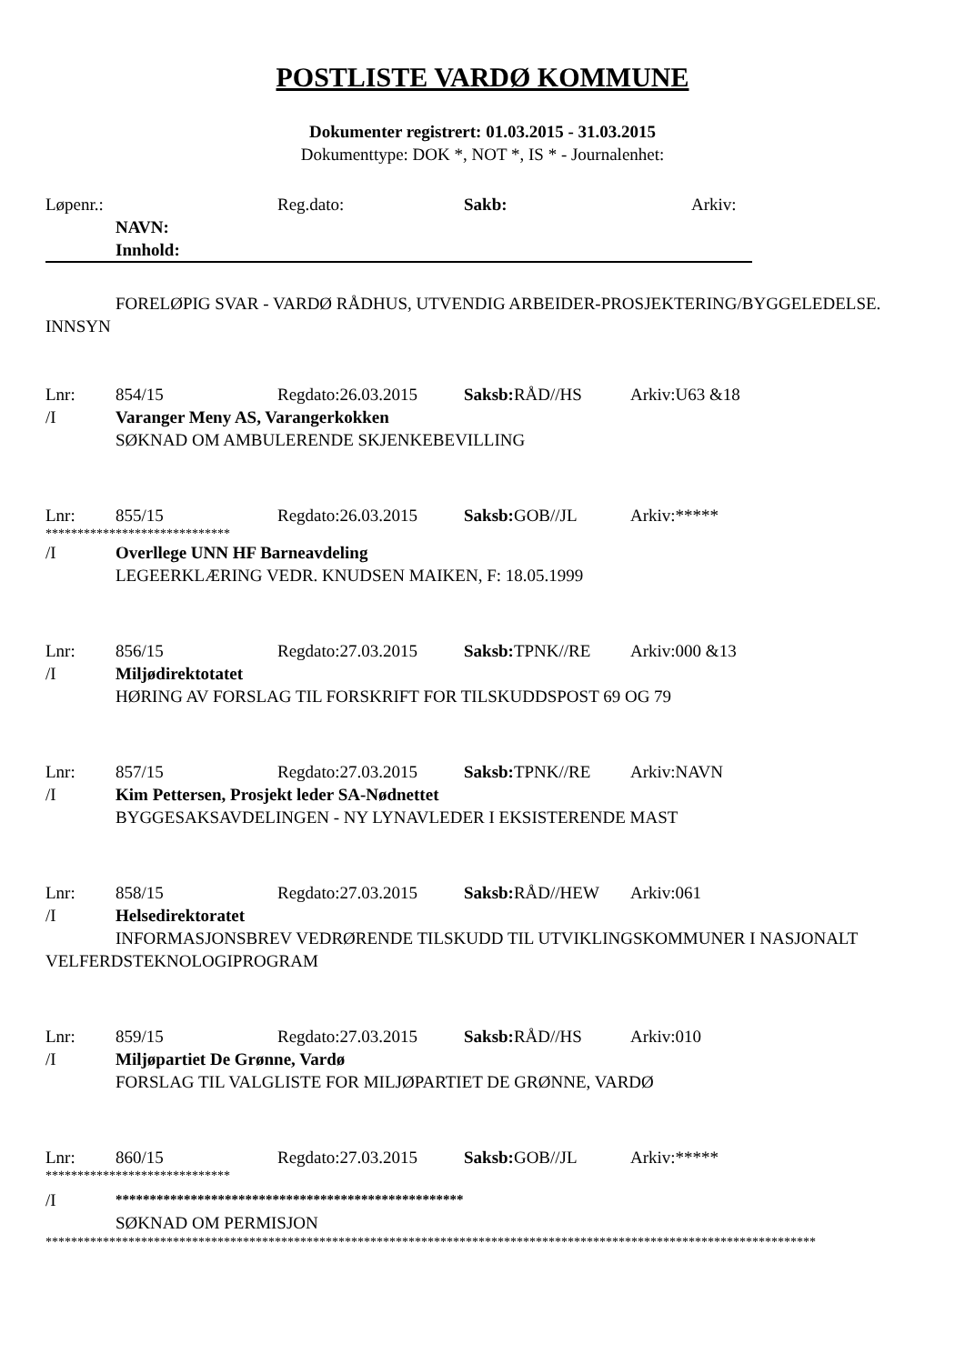POSTLISTE VARDØ KOMMUNE
Dokumenter registrert: 01.03.2015 - 31.03.2015
Dokumenttype: DOK *, NOT *, IS * - Journalenhet:
Løpenr.: Reg.dato: Sakb: Arkiv:
NAVN:
Innhold:
FORELØPIG SVAR - VARDØ RÅDHUS, UTVENDIG ARBEIDER-PROSJEKTERING/BYGGELEDELSE. INNSYN
Lnr: 854/15 Regdato:26.03.2015 Saksb: RÅD//HS Arkiv:U63 &18
/I Varanger Meny AS, Varangerkokken
SØKNAD OM AMBULERENDE SKJENKEBEVILLING
Lnr: 855/15 Regdato:26.03.2015 Saksb: GOB//JL Arkiv:*****
*****************************
/I Overllege UNN HF Barneavdeling
LEGEERKLÆRING VEDR. KNUDSEN MAIKEN, F: 18.05.1999
Lnr: 856/15 Regdato:27.03.2015 Saksb: TPNK//RE Arkiv:000 &13
/I Miljødirektotatet
HØRING AV FORSLAG TIL FORSKRIFT FOR TILSKUDDSPOST 69 OG 79
Lnr: 857/15 Regdato:27.03.2015 Saksb: TPNK//RE Arkiv:NAVN
/I Kim Pettersen, Prosjekt leder SA-Nødnettet
BYGGESAKSAVDELINGEN - NY LYNAVLEDER I EKSISTERENDE MAST
Lnr: 858/15 Regdato:27.03.2015 Saksb: RÅD//HEW Arkiv:061
/I Helsedirektoratet
INFORMASJONSBREV VEDRØRENDE TILSKUDD TIL UTVIKLINGSKOMMUNER I NASJONALT VELFERDSTEKNOLOGIPROGRAM
Lnr: 859/15 Regdato:27.03.2015 Saksb: RÅD//HS Arkiv:010
/I Miljøpartiet De Grønne, Vardø
FORSLAG TIL VALGLISTE FOR MILJØPARTIET DE GRØNNE, VARDØ
Lnr: 860/15 Regdato:27.03.2015 Saksb: GOB//JL Arkiv:*****
*****************************
/I ***************************************************
SØKNAD OM PERMISJON
*************************************************************************************************************************